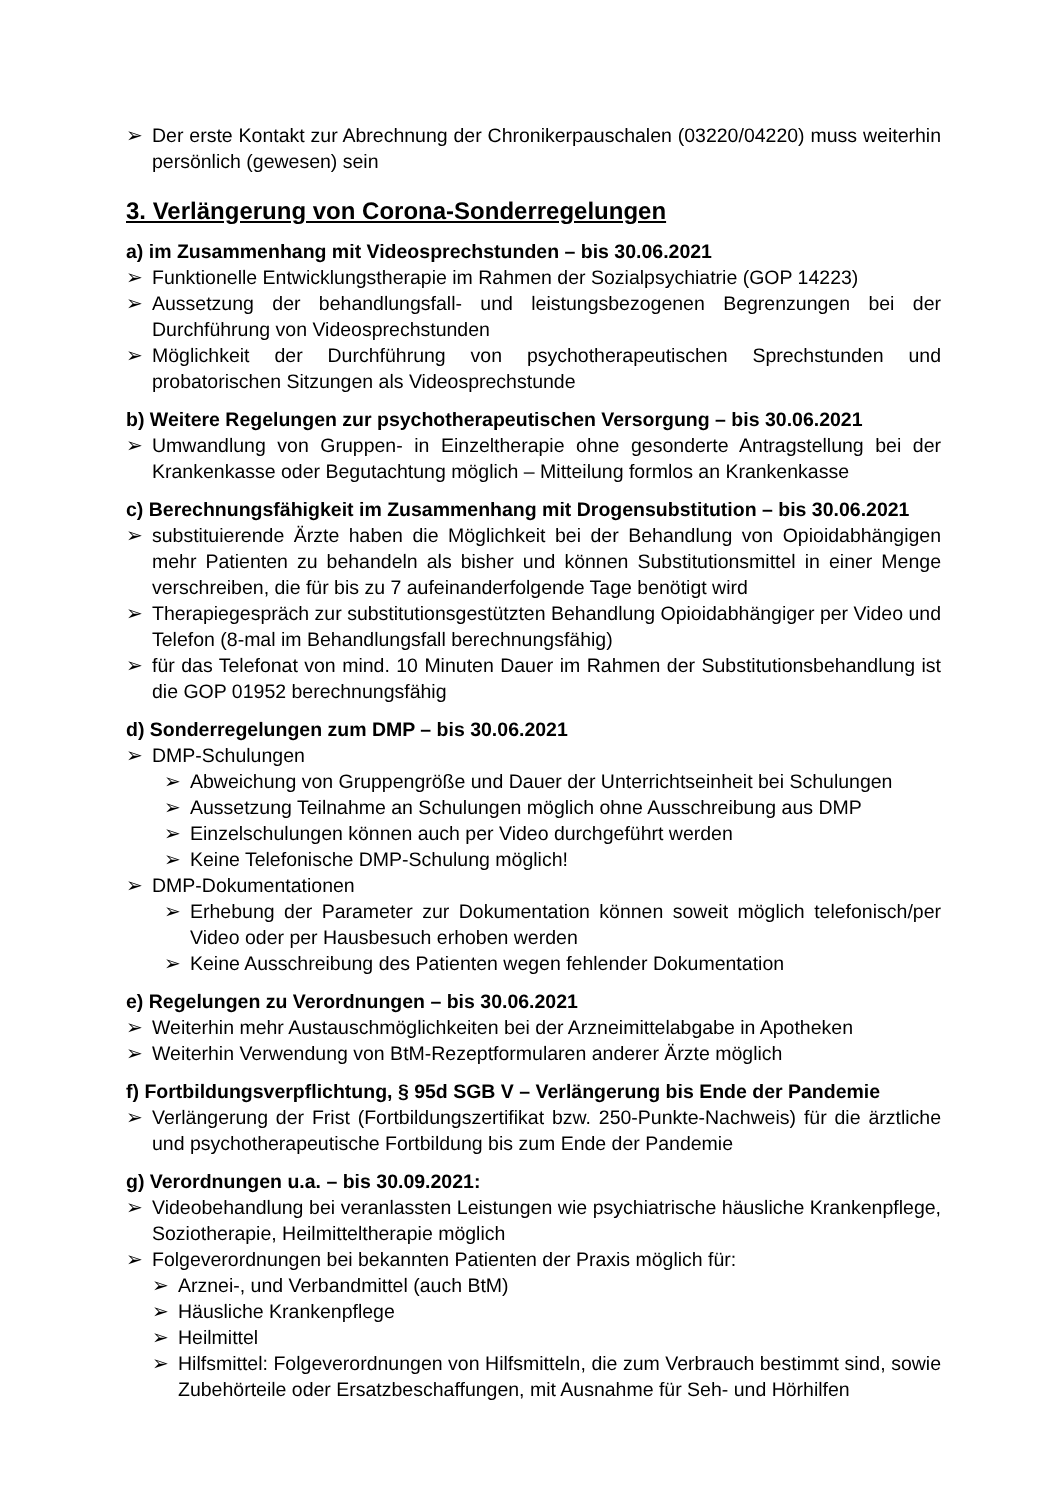➢ Der erste Kontakt zur Abrechnung der Chronikerpauschalen (03220/04220) muss weiterhin persönlich (gewesen) sein
3. Verlängerung von Corona-Sonderregelungen
a) im Zusammenhang mit Videosprechstunden – bis 30.06.2021
➢ Funktionelle Entwicklungstherapie im Rahmen der Sozialpsychiatrie (GOP 14223)
➢ Aussetzung der behandlungsfall- und leistungsbezogenen Begrenzungen bei der Durchführung von Videosprechstunden
➢ Möglichkeit der Durchführung von psychotherapeutischen Sprechstunden und probatorischen Sitzungen als Videosprechstunde
b) Weitere Regelungen zur psychotherapeutischen Versorgung – bis 30.06.2021
➢ Umwandlung von Gruppen- in Einzeltherapie ohne gesonderte Antragstellung bei der Krankenkasse oder Begutachtung möglich – Mitteilung formlos an Krankenkasse
c) Berechnungsfähigkeit im Zusammenhang mit Drogensubstitution – bis 30.06.2021
➢ substituierende Ärzte haben die Möglichkeit bei der Behandlung von Opioidabhängigen mehr Patienten zu behandeln als bisher und können Substitutionsmittel in einer Menge verschreiben, die für bis zu 7 aufeinanderfolgende Tage benötigt wird
➢ Therapiegespräch zur substitutionsgestützten Behandlung Opioidabhängiger per Video und Telefon (8-mal im Behandlungsfall berechnungsfähig)
➢ für das Telefonat von mind. 10 Minuten Dauer im Rahmen der Substitutionsbehandlung ist die GOP 01952 berechnungsfähig
d) Sonderregelungen zum DMP – bis 30.06.2021
➢ DMP-Schulungen
➢ Abweichung von Gruppengröße und Dauer der Unterrichtseinheit bei Schulungen
➢ Aussetzung Teilnahme an Schulungen möglich ohne Ausschreibung aus DMP
➢ Einzelschulungen können auch per Video durchgeführt werden
➢ Keine Telefonische DMP-Schulung möglich!
➢ DMP-Dokumentationen
➢ Erhebung der Parameter zur Dokumentation können soweit möglich telefonisch/per Video oder per Hausbesuch erhoben werden
➢ Keine Ausschreibung des Patienten wegen fehlender Dokumentation
e) Regelungen zu Verordnungen – bis 30.06.2021
➢ Weiterhin mehr Austauschmöglichkeiten bei der Arzneimittelabgabe in Apotheken
➢ Weiterhin Verwendung von BtM-Rezeptformularen anderer Ärzte möglich
f) Fortbildungsverpflichtung, § 95d SGB V – Verlängerung bis Ende der Pandemie
➢ Verlängerung der Frist (Fortbildungszertifikat bzw. 250-Punkte-Nachweis) für die ärztliche und psychotherapeutische Fortbildung bis zum Ende der Pandemie
g) Verordnungen u.a. – bis 30.09.2021:
➢ Videobehandlung bei veranlassten Leistungen wie psychiatrische häusliche Krankenpflege, Soziotherapie, Heilmitteltherapie möglich
➢ Folgeverordnungen bei bekannten Patienten der Praxis möglich für:
➢ Arznei-, und Verbandmittel (auch BtM)
➢ Häusliche Krankenpflege
➢ Heilmittel
➢ Hilfsmittel: Folgeverordnungen von Hilfsmitteln, die zum Verbrauch bestimmt sind, sowie Zubehörteile oder Ersatzbeschaffungen, mit Ausnahme für Seh- und Hörhilfen